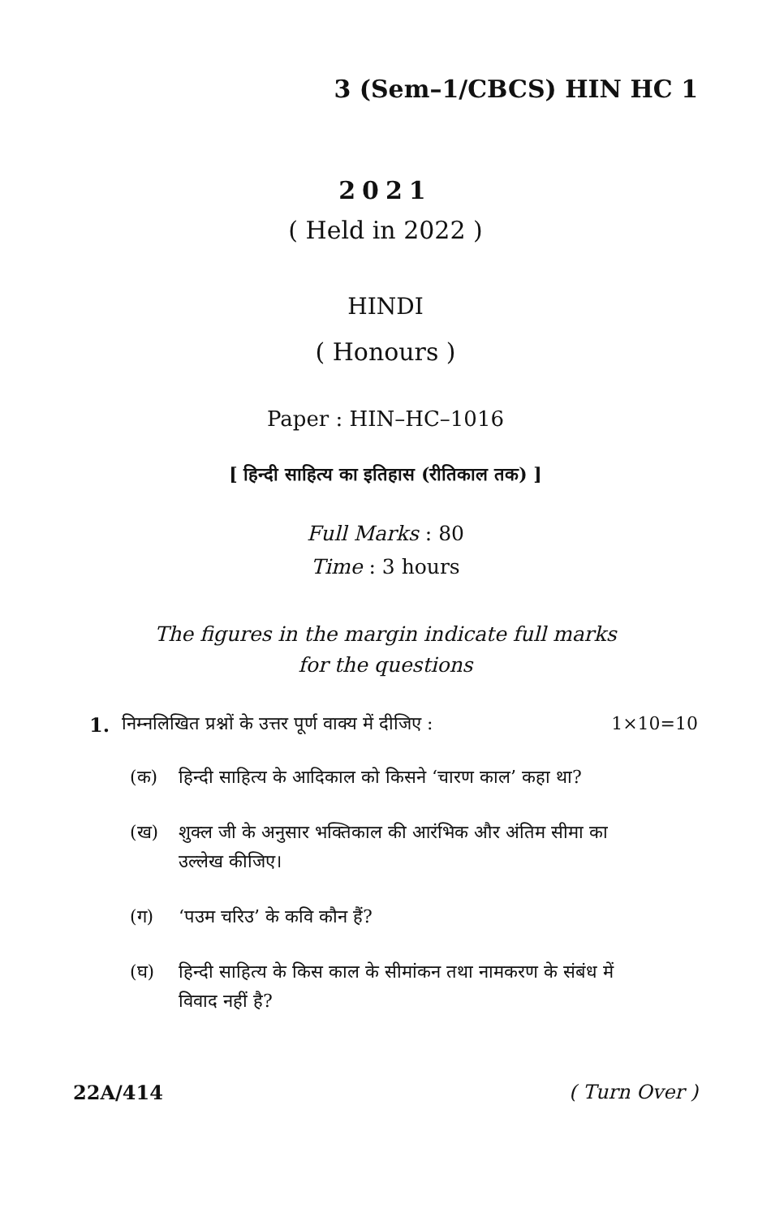3 (Sem–1/CBCS) HIN HC 1
2021
( Held in 2022 )
HINDI
( Honours )
Paper : HIN–HC–1016
[ हिन्दी साहित्य का इतिहास (रीतिकाल तक) ]
Full Marks : 80
Time : 3 hours
The figures in the margin indicate full marks
for the questions
1. निम्नलिखित प्रश्नों के उत्तर पूर्ण वाक्य में दीजिए : 1×10=10
(क) हिन्दी साहित्य के आदिकाल को किसने ‘चारण काल’ कहा था?
(ख) शुक्ल जी के अनुसार भक्तिकाल की आरंभिक और अंतिम सीमा का उल्लेख कीजिए।
(ग) ‘पउम चरिउ’ के कवि कौन हैं?
(घ) हिन्दी साहित्य के किस काल के सीमांकन तथा नामकरण के संबंध में विवाद नहीं है?
22A/414 ( Turn Over )